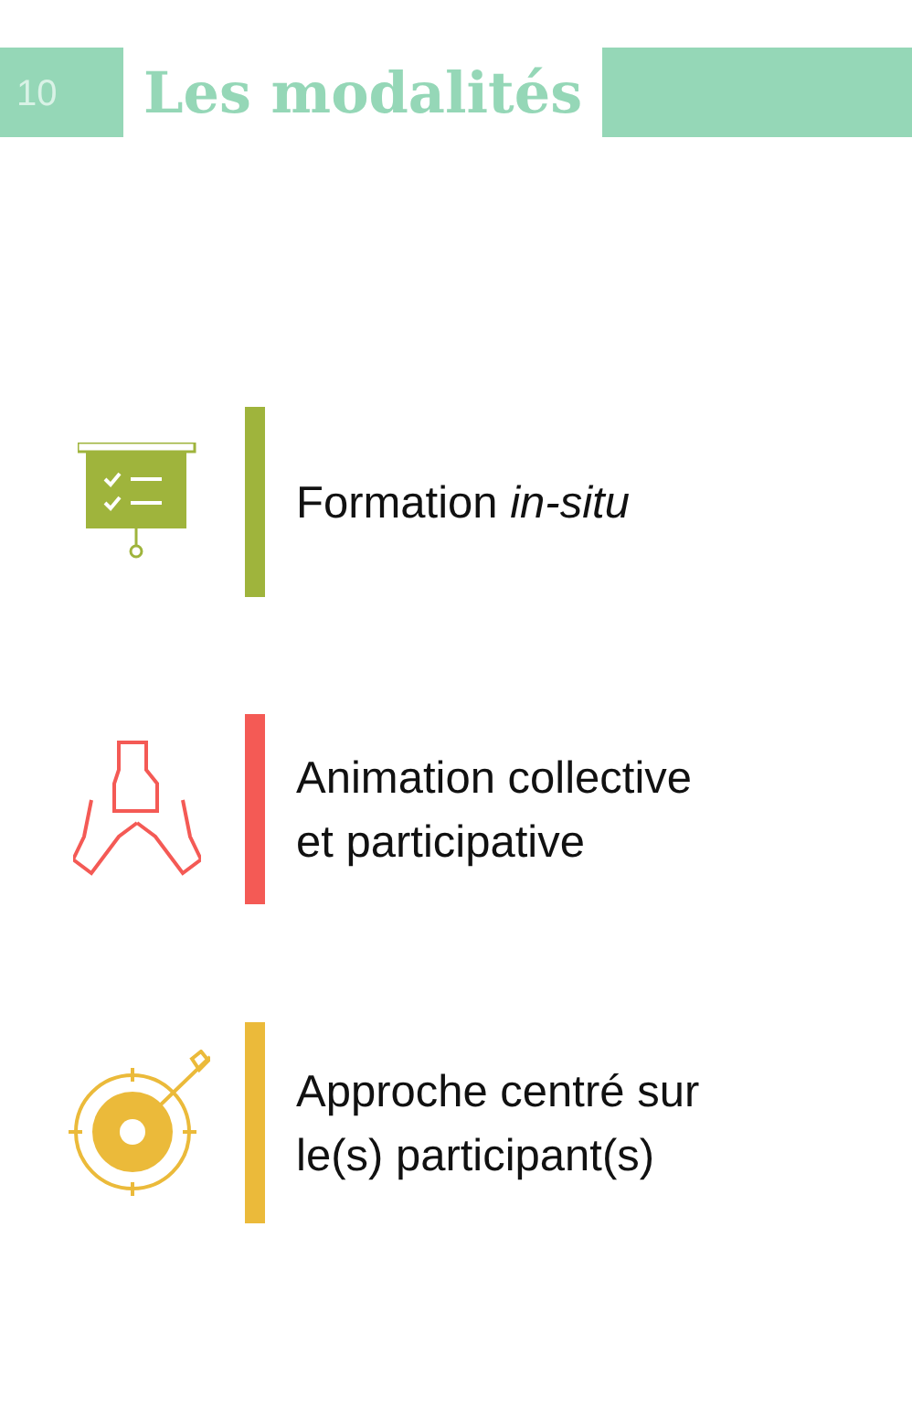10
Les modalités
Formation in-situ
Animation collective
et participative
Approche centré sur
le(s) participant(s)